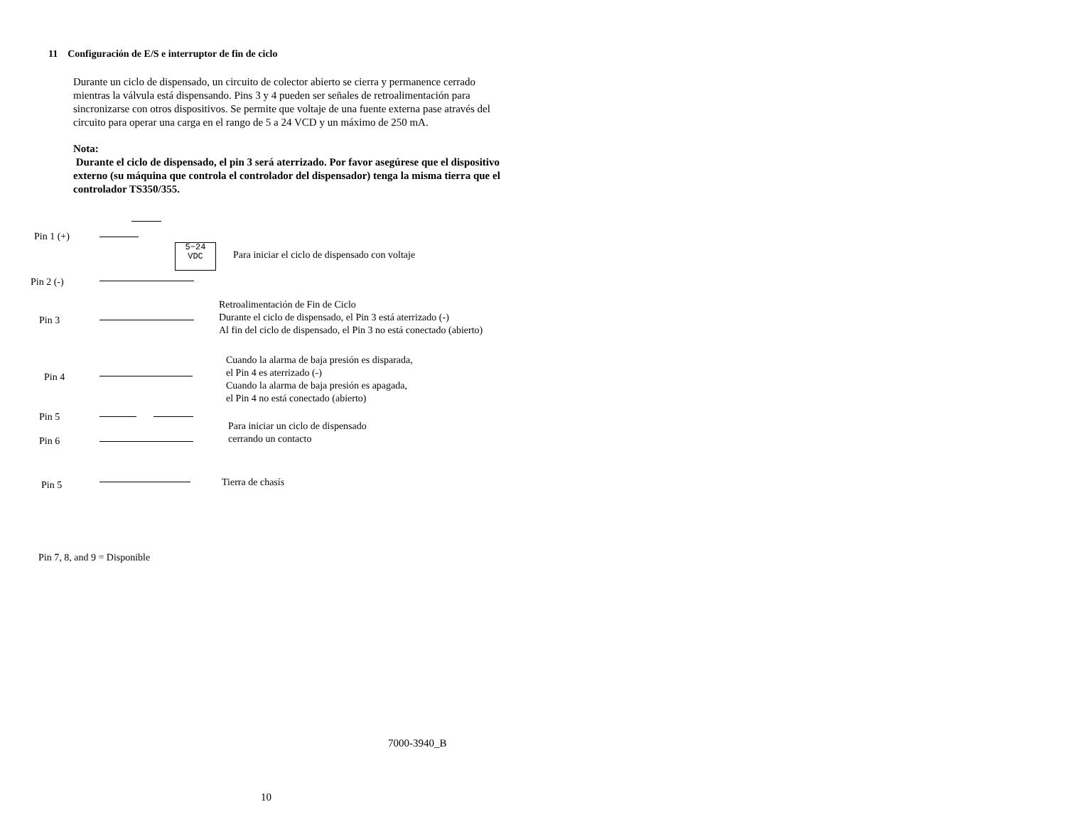11 Configuración de E/S e interruptor de fin de ciclo
Durante un ciclo de dispensado, un circuito de colector abierto se cierra y permanence cerrado mientras la válvula está dispensando. Pins 3 y 4 pueden ser señales de retroalimentación para sincronizarse con otros dispositivos. Se permite que voltaje de una fuente externa pase através del circuito para operar una carga en el rango de 5 a 24 VCD y un máximo de 250 mA.
Nota:
Durante el ciclo de dispensado, el pin 3 será aterrizado. Por favor asegúrese que el dispositivo externo (su máquina que controla el controlador del dispensador) tenga la misma tierra que el controlador TS350/355.
Pin 1 (+)
5−24
VDC
Para iniciar el ciclo de dispensado con voltaje
Pin 2 (-)
Pin 3
Retroalimentación de Fin de Ciclo
Durante el ciclo de dispensado, el Pin 3 está aterrizado (-)
Al fin del ciclo de dispensado, el Pin 3 no está conectado (abierto)
Pin 4
Cuando la alarma de baja presión es disparada,
el Pin 4 es aterrizado (-)
Cuando la alarma de baja presión es apagada,
el Pin 4 no está conectado (abierto)
Pin 5
Pin 6
Para iniciar un ciclo de dispensado
cerrando un contacto
Pin 5 Tierra de chasís
Pin 7, 8, and 9 = Disponible
7000-3940_B
10